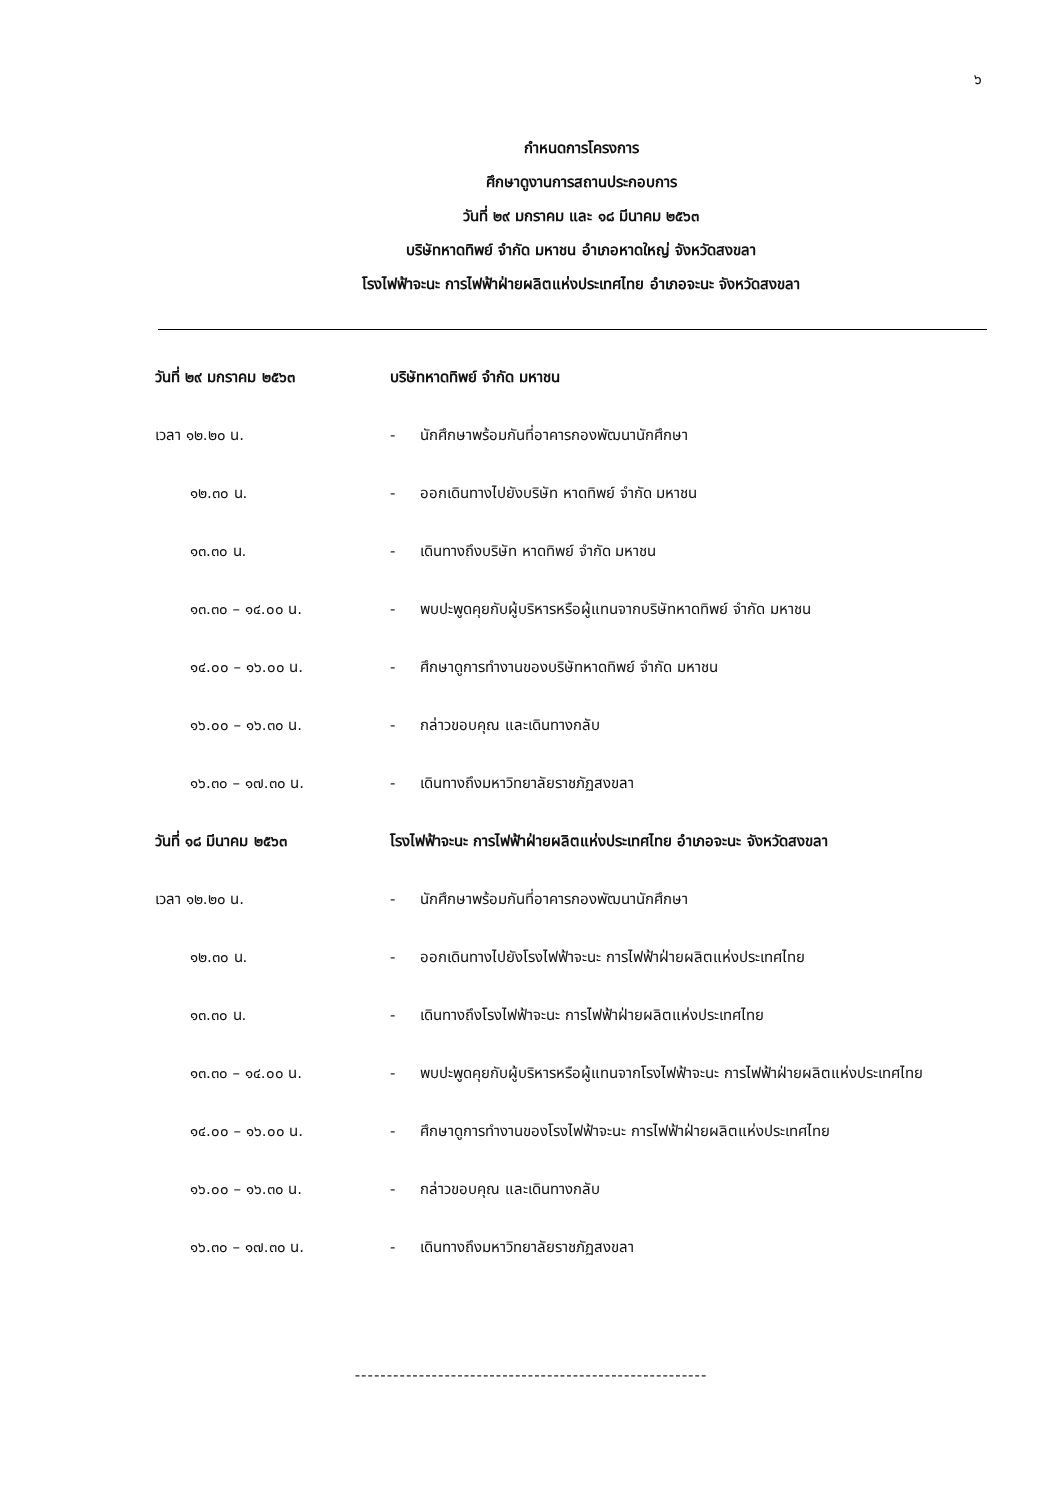๖
กำหนดการโครงการ
ศึกษาดูงานการสถานประกอบการ
วันที่ ๒๙ มกราคม และ ๑๘ มีนาคม ๒๕๖๓
บริษัทหาดทิพย์ จำกัด มหาชน อำเภอหาดใหญ่ จังหวัดสงขลา
โรงไฟฟ้าจะนะ การไฟฟ้าฝ่ายผลิตแห่งประเทศไทย อำเภอจะนะ จังหวัดสงขลา
| วันที่ ๒๙ มกราคม ๒๕๖๓ | บริษัทหาดทิพย์ จำกัด มหาชน | |
| เวลา ๑๒.๒๐ น. | - | นักศึกษาพร้อมกันที่อาคารกองพัฒนานักศึกษา |
| ๑๒.๓๐ น. | - | ออกเดินทางไปยังบริษัท หาดทิพย์ จำกัด มหาชน |
| ๑๓.๓๐ น. | - | เดินทางถึงบริษัท หาดทิพย์ จำกัด มหาชน |
| ๑๓.๓๐ – ๑๔.๐๐ น. | - | พบปะพูดคุยกับผู้บริหารหรือผู้แทนจากบริษัทหาดทิพย์ จำกัด มหาชน |
| ๑๔.๐๐ – ๑๖.๐๐ น. | - | ศึกษาดูการทำงานของบริษัทหาดทิพย์ จำกัด มหาชน |
| ๑๖.๐๐ – ๑๖.๓๐ น. | - | กล่าวขอบคุณ และเดินทางกลับ |
| ๑๖.๓๐ – ๑๗.๓๐ น. | - | เดินทางถึงมหาวิทยาลัยราชภัฏสงขลา |
| วันที่ ๑๘ มีนาคม ๒๕๖๓ | โรงไฟฟ้าจะนะ การไฟฟ้าฝ่ายผลิตแห่งประเทศไทย อำเภอจะนะ จังหวัดสงขลา | |
| เวลา ๑๒.๒๐ น. | - | นักศึกษาพร้อมกันที่อาคารกองพัฒนานักศึกษา |
| ๑๒.๓๐ น. | - | ออกเดินทางไปยังโรงไฟฟ้าจะนะ การไฟฟ้าฝ่ายผลิตแห่งประเทศไทย |
| ๑๓.๓๐ น. | - | เดินทางถึงโรงไฟฟ้าจะนะ การไฟฟ้าฝ่ายผลิตแห่งประเทศไทย |
| ๑๓.๓๐ – ๑๔.๐๐ น. | - | พบปะพูดคุยกับผู้บริหารหรือผู้แทนจากโรงไฟฟ้าจะนะ การไฟฟ้าฝ่ายผลิตแห่งประเทศไทย |
| ๑๔.๐๐ – ๑๖.๐๐ น. | - | ศึกษาดูการทำงานของโรงไฟฟ้าจะนะ การไฟฟ้าฝ่ายผลิตแห่งประเทศไทย |
| ๑๖.๐๐ – ๑๖.๓๐ น. | - | กล่าวขอบคุณ และเดินทางกลับ |
| ๑๖.๓๐ – ๑๗.๓๐ น. | - | เดินทางถึงมหาวิทยาลัยราชภัฏสงขลา |
-------------------------------------------------------